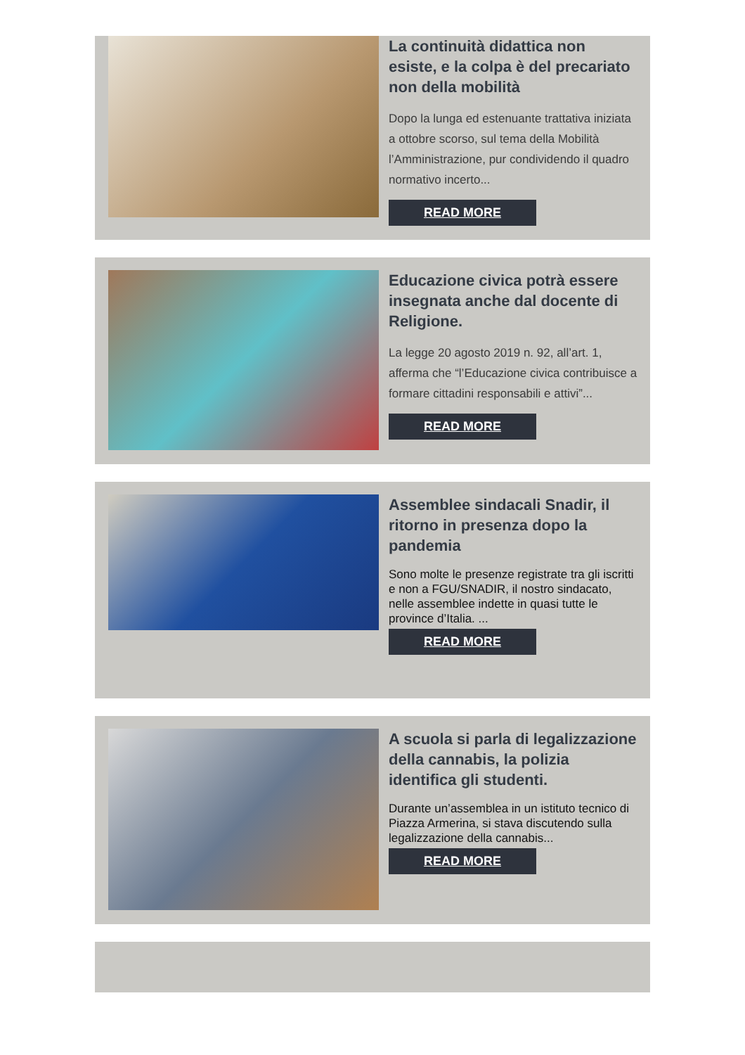La continuità didattica non esiste, e la colpa è del precariato non della mobilità
Dopo la lunga ed estenuante trattativa iniziata a ottobre scorso, sul tema della Mobilità l’Amministrazione, pur condividendo il quadro normativo incerto...
READ MORE
Educazione civica potrà essere insegnata anche dal docente di Religione.
La legge 20 agosto 2019 n. 92, all’art. 1, afferma che “l’Educazione civica contribuisce a formare cittadini responsabili e attivi”...
READ MORE
Assemblee sindacali Snadir, il ritorno in presenza dopo la pandemia
Sono molte le presenze registrate tra gli iscritti e non a FGU/SNADIR, il nostro sindacato, nelle assemblee indette in quasi tutte le province d’Italia. ...
READ MORE
A scuola si parla di legalizzazione della cannabis, la polizia identifica gli studenti.
Durante un’assemblea in un istituto tecnico di Piazza Armerina, si stava discutendo sulla legalizzazione della cannabis...
READ MORE